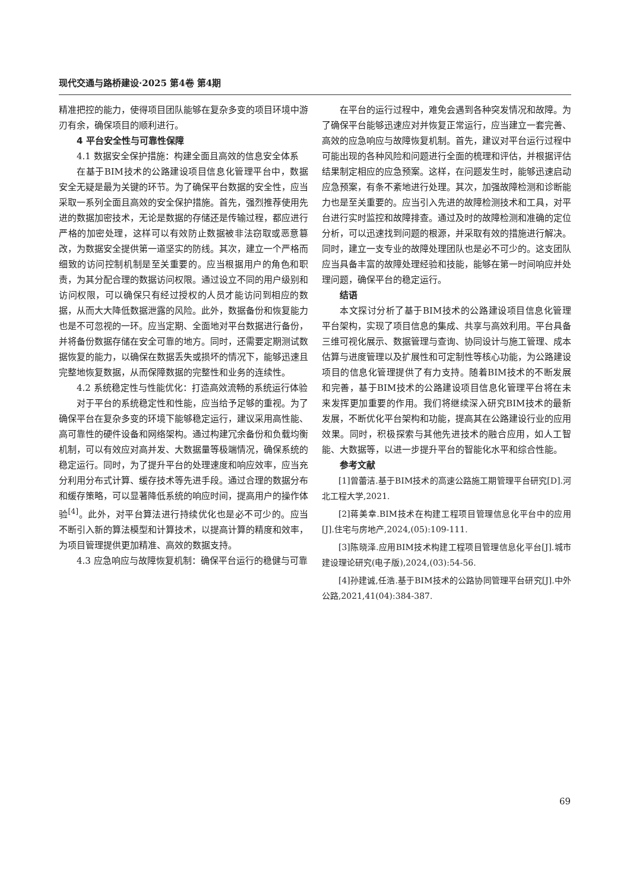现代交通与路桥建设·2025 第4卷 第4期
精准把控的能力，使得项目团队能够在复杂多变的项目环境中游刃有余，确保项目的顺利进行。
4 平台安全性与可靠性保障
4.1 数据安全保护措施：构建全面且高效的信息安全体系
在基于BIM技术的公路建设项目信息化管理平台中，数据安全无疑是最为关键的环节。为了确保平台数据的安全性，应当采取一系列全面且高效的安全保护措施。首先，强烈推荐使用先进的数据加密技术，无论是数据的存储还是传输过程，都应进行严格的加密处理，这样可以有效防止数据被非法窃取或恶意篡改，为数据安全提供第一道坚实的防线。其次，建立一个严格而细致的访问控制机制是至关重要的。应当根据用户的角色和职责，为其分配合理的数据访问权限。通过设立不同的用户级别和访问权限，可以确保只有经过授权的人员才能访问到相应的数据，从而大大降低数据泄露的风险。此外，数据备份和恢复能力也是不可忽视的一环。应当定期、全面地对平台数据进行备份，并将备份数据存储在安全可靠的地方。同时，还需要定期测试数据恢复的能力，以确保在数据丢失或损坏的情况下，能够迅速且完整地恢复数据，从而保障数据的完整性和业务的连续性。
4.2 系统稳定性与性能优化：打造高效流畅的系统运行体验
对于平台的系统稳定性和性能，应当给予足够的重视。为了确保平台在复杂多变的环境下能够稳定运行，建议采用高性能、高可靠性的硬件设备和网络架构。通过构建冗余备份和负载均衡机制，可以有效应对高并发、大数据量等极端情况，确保系统的稳定运行。同时，为了提升平台的处理速度和响应效率，应当充分利用分布式计算、缓存技术等先进手段。通过合理的数据分布和缓存策略，可以显著降低系统的响应时间，提高用户的操作体验<sup>[4]</sup>。此外，对平台算法进行持续优化也是必不可少的。应当不断引入新的算法模型和计算技术，以提高计算的精度和效率，为项目管理提供更加精准、高效的数据支持。
4.3 应急响应与故障恢复机制：确保平台运行的稳健与可靠
在平台的运行过程中，难免会遇到各种突发情况和故障。为了确保平台能够迅速应对并恢复正常运行，应当建立一套完善、高效的应急响应与故障恢复机制。首先，建议对平台运行过程中可能出现的各种风险和问题进行全面的梳理和评估，并根据评估结果制定相应的应急预案。这样，在问题发生时，能够迅速启动应急预案，有条不紊地进行处理。其次，加强故障检测和诊断能力也是至关重要的。应当引入先进的故障检测技术和工具，对平台进行实时监控和故障排查。通过及时的故障检测和准确的定位分析，可以迅速找到问题的根源，并采取有效的措施进行解决。同时，建立一支专业的故障处理团队也是必不可少的。这支团队应当具备丰富的故障处理经验和技能，能够在第一时间响应并处理问题，确保平台的稳定运行。
结语
本文探讨分析了基于BIM技术的公路建设项目信息化管理平台架构，实现了项目信息的集成、共享与高效利用。平台具备三维可视化展示、数据管理与查询、协同设计与施工管理、成本估算与进度管理以及扩展性和可定制性等核心功能，为公路建设项目的信息化管理提供了有力支持。随着BIM技术的不断发展和完善，基于BIM技术的公路建设项目信息化管理平台将在未来发挥更加重要的作用。我们将继续深入研究BIM技术的最新发展，不断优化平台架构和功能，提高其在公路建设行业的应用效果。同时，积极探索与其他先进技术的融合应用，如人工智能、大数据等，以进一步提升平台的智能化水平和综合性能。
参考文献
[1]曾蕾洁.基于BIM技术的高速公路施工期管理平台研究[D].河北工程大学,2021.
[2]蒋美幸.BIM技术在构建工程项目管理信息化平台中的应用[J].住宅与房地产,2024,(05):109-111.
[3]陈晓泽.应用BIM技术构建工程项目管理信息化平台[J].城市建设理论研究(电子版),2024,(03):54-56.
[4]孙建诚,任浩.基于BIM技术的公路协同管理平台研究[J].中外公路,2021,41(04):384-387.
69